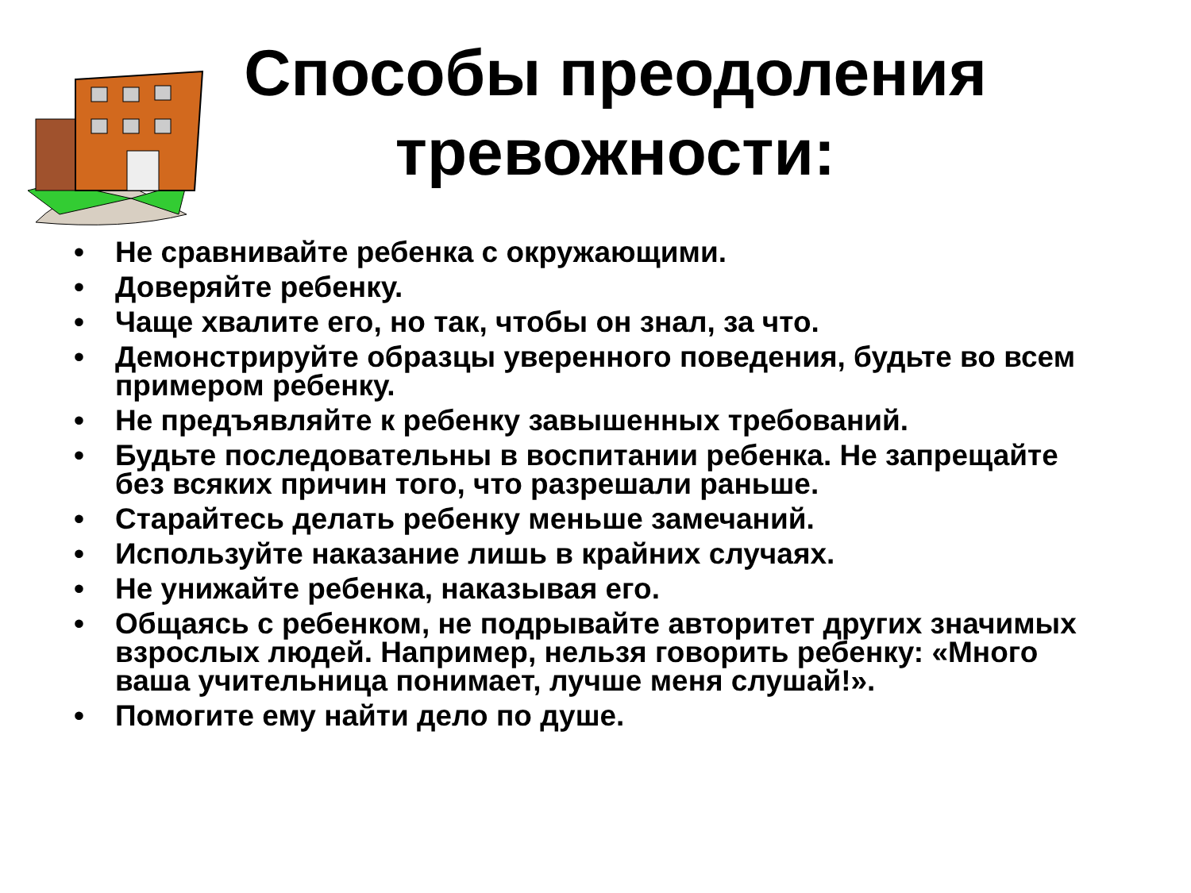Способы преодоления тревожности:
• Не сравнивайте ребенка с окружающими.
• Доверяйте ребенку.
• Чаще хвалите его, но так, чтобы он знал, за что.
• Демонстрируйте образцы уверенного поведения, будьте во всем примером ребенку.
• Не предъявляйте к ребенку завышенных требований.
• Будьте последовательны в воспитании ребенка. Не запрещайте без всяких причин того, что разрешали раньше.
• Старайтесь делать ребенку меньше замечаний.
• Используйте наказание лишь в крайних случаях.
• Не унижайте ребенка, наказывая его.
• Общаясь с ребенком, не подрывайте авторитет других значимых взрослых людей. Например, нельзя говорить ребенку: «Много ваша учительница понимает, лучше меня слушай!».
• Помогите ему найти дело по душе.